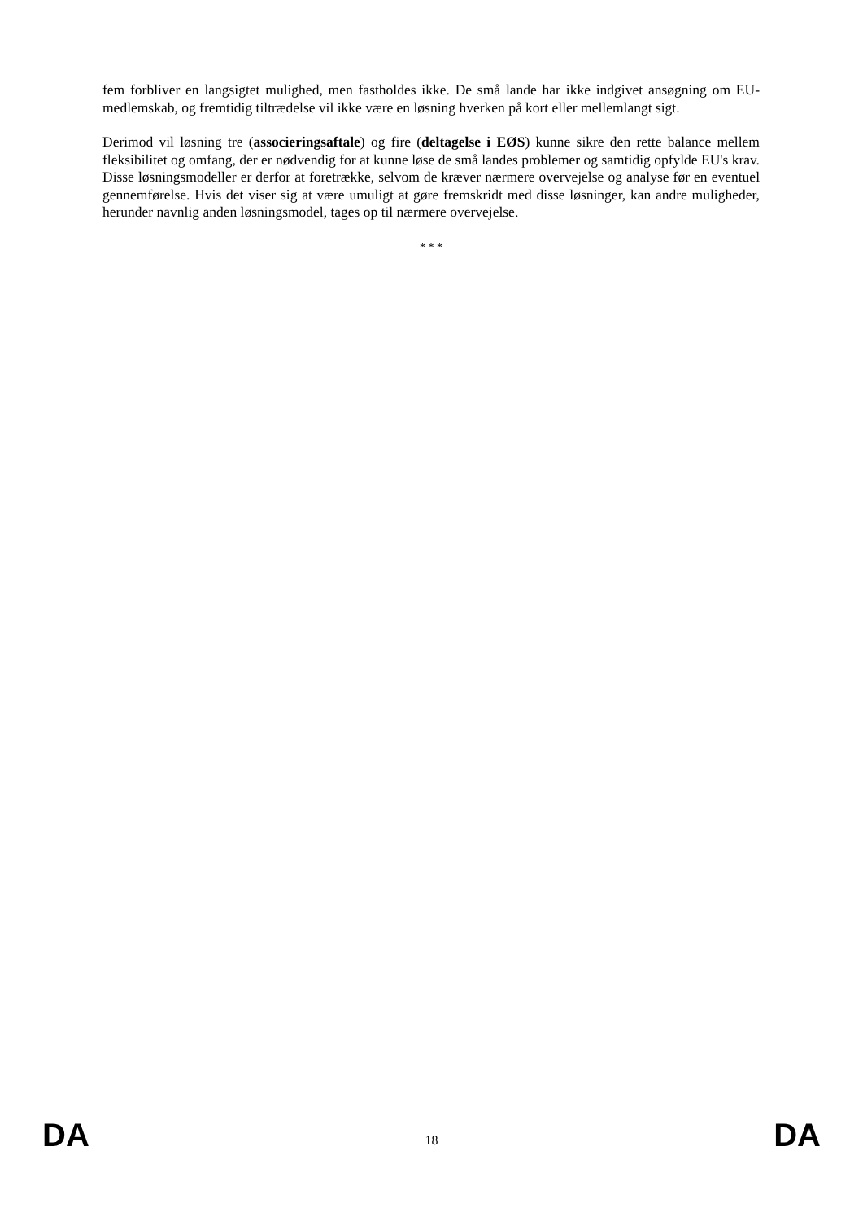fem forbliver en langsigtet mulighed, men fastholdes ikke. De små lande har ikke indgivet ansøgning om EU-medlemskab, og fremtidig tiltrædelse vil ikke være en løsning hverken på kort eller mellemlangt sigt.
Derimod vil løsning tre (associeringsaftale) og fire (deltagelse i EØS) kunne sikre den rette balance mellem fleksibilitet og omfang, der er nødvendig for at kunne løse de små landes problemer og samtidig opfylde EU's krav. Disse løsningsmodeller er derfor at foretrække, selvom de kræver nærmere overvejelse og analyse før en eventuel gennemførelse. Hvis det viser sig at være umuligt at gøre fremskridt med disse løsninger, kan andre muligheder, herunder navnlig anden løsningsmodel, tages op til nærmere overvejelse.
* * *
DA 18 DA